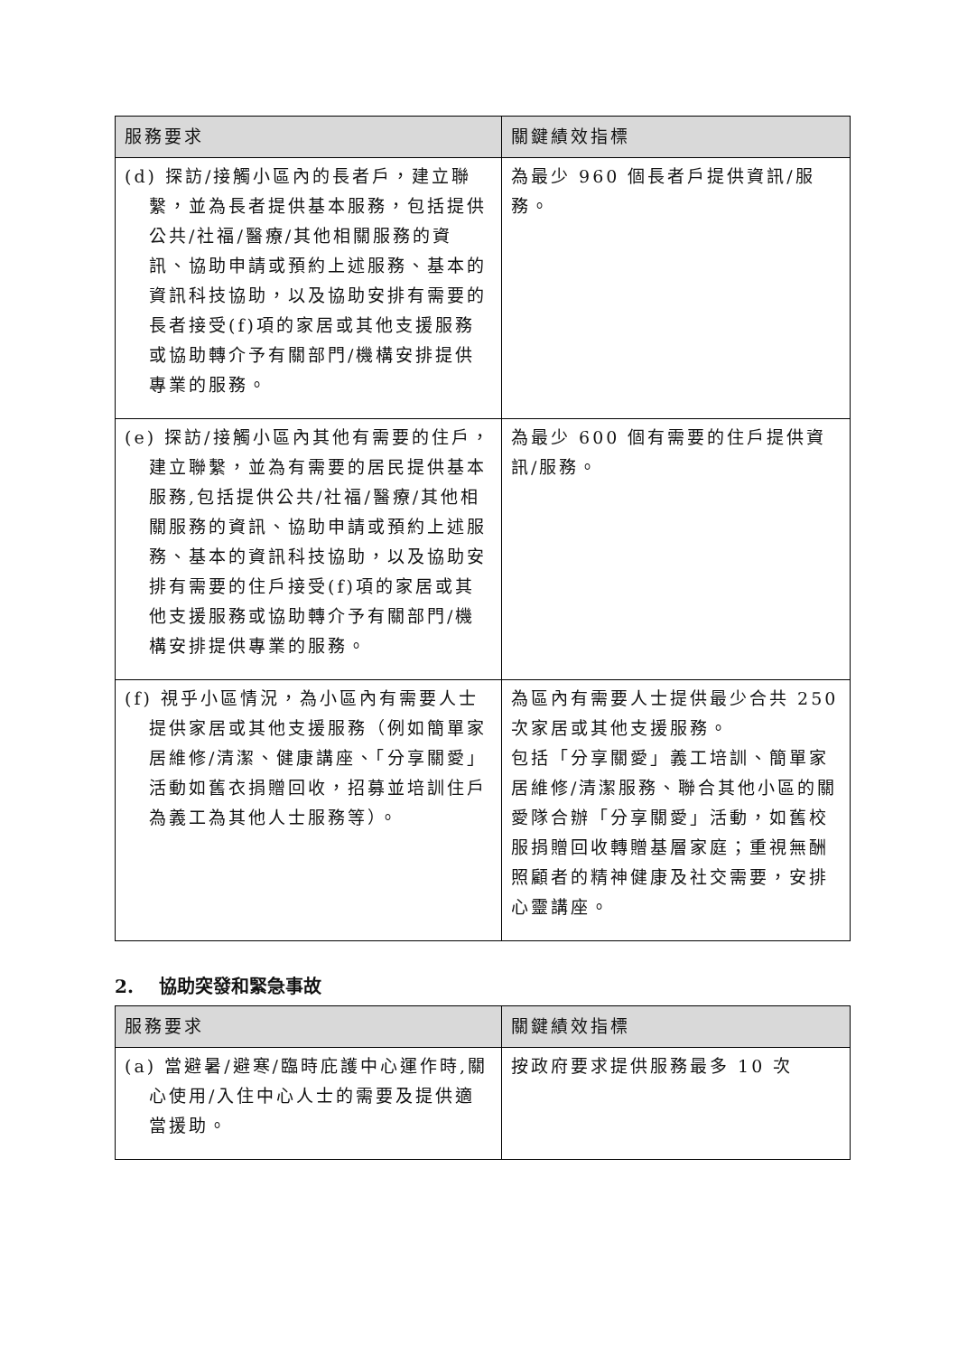| 服務要求 | 關鍵績效指標 |
| --- | --- |
| (d) 探訪/接觸小區內的長者戶，建立聯繫，並為長者提供基本服務，包括提供公共/社福/醫療/其他相關服務的資訊、協助申請或預約上述服務、基本的資訊科技協助，以及協助安排有需要的長者接受(f)項的家居或其他支援服務或協助轉介予有關部門/機構安排提供專業的服務。 | 為最少 960 個長者戶提供資訊/服務。 |
| (e) 探訪/接觸小區內其他有需要的住戶，建立聯繫，並為有需要的居民提供基本服務,包括提供公共/社福/醫療/其他相關服務的資訊、協助申請或預約上述服務、基本的資訊科技協助，以及協助安排有需要的住戶接受(f)項的家居或其他支援服務或協助轉介予有關部門/機構安排提供專業的服務。 | 為最少 600 個有需要的住戶提供資訊/服務。 |
| (f) 視乎小區情況，為小區內有需要人士提供家居或其他支援服務（例如簡單家居維修/清潔、健康講座、「分享關愛」活動如舊衣捐贈回收，招募並培訓住戶為義工為其他人士服務等）。 | 為區內有需要人士提供最少合共 250 次家居或其他支援服務。 包括「分享關愛」義工培訓、簡單家居維修/清潔服務、聯合其他小區的關愛隊合辦「分享關愛」活動，如舊校服捐贈回收轉贈基層家庭；重視無酬照顧者的精神健康及社交需要，安排心靈講座。 |
2. 協助突發和緊急事故
| 服務要求 | 關鍵績效指標 |
| --- | --- |
| (a) 當避暑/避寒/臨時庇護中心運作時,關心使用/入住中心人士的需要及提供適當援助。 | 按政府要求提供服務最多 10 次 |